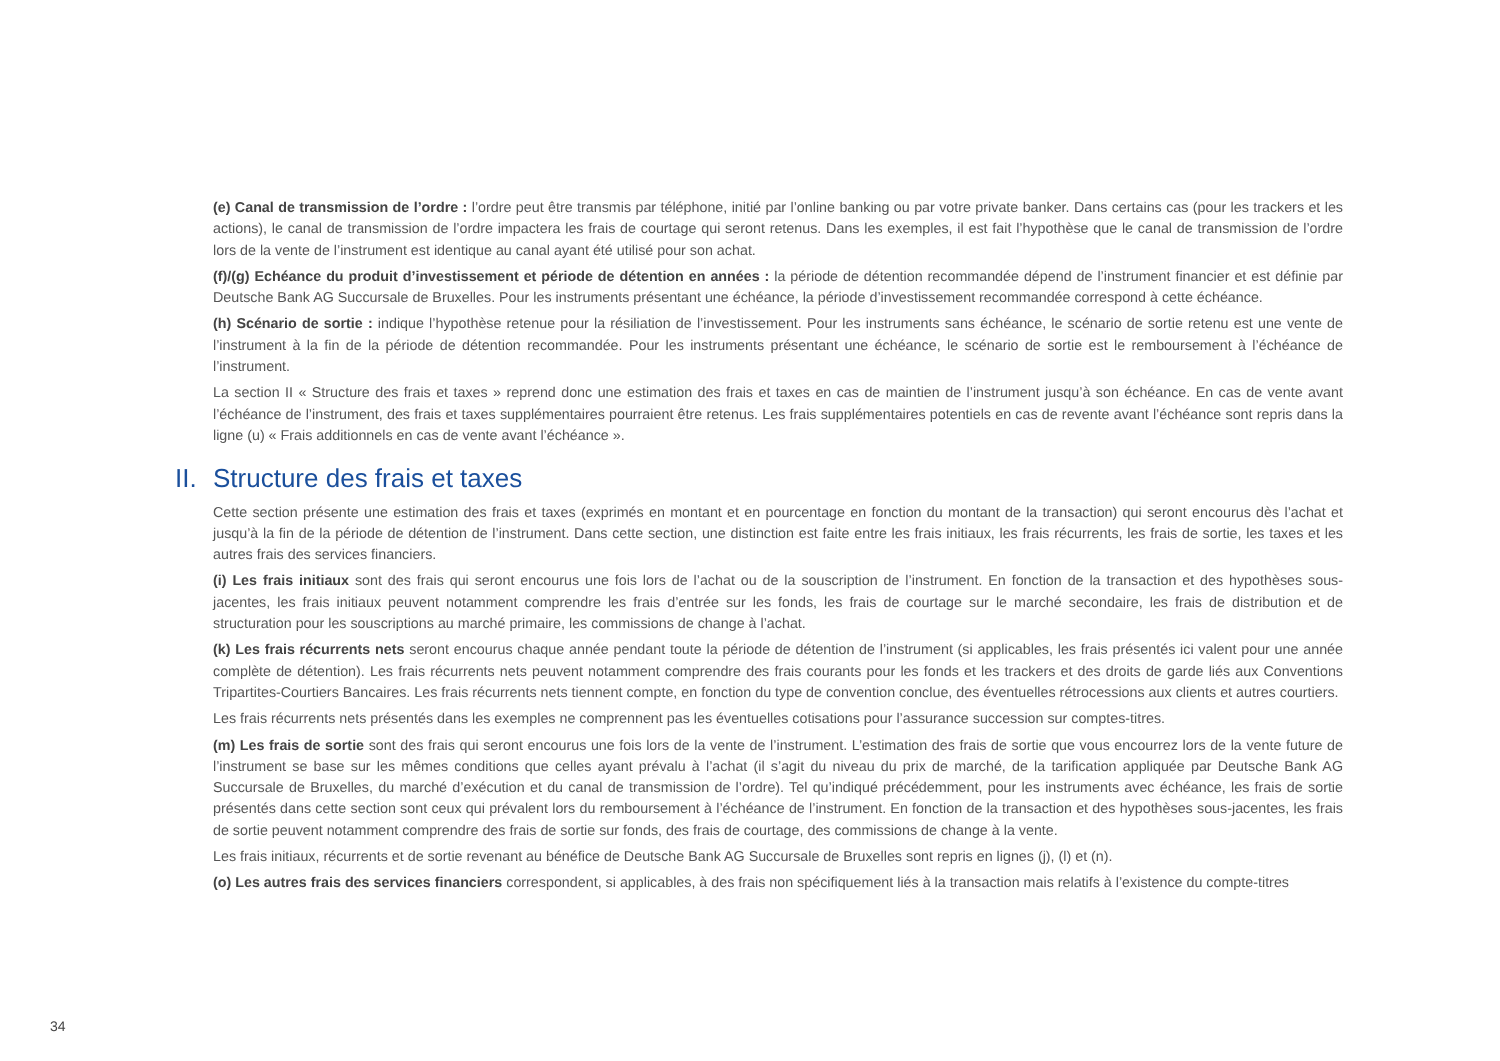(e) Canal de transmission de l’ordre : l’ordre peut être transmis par téléphone, initié par l’online banking ou par votre private banker. Dans certains cas (pour les trackers et les actions), le canal de transmission de l’ordre impactera les frais de courtage qui seront retenus. Dans les exemples, il est fait l’hypothèse que le canal de transmission de l’ordre lors de la vente de l’instrument est identique au canal ayant été utilisé pour son achat.
(f)/(g) Echéance du produit d’investissement et période de détention en années : la période de détention recommandée dépend de l’instrument financier et est définie par Deutsche Bank AG Succursale de Bruxelles. Pour les instruments présentant une échéance, la période d’investissement recommandée correspond à cette échéance.
(h) Scénario de sortie : indique l’hypothèse retenue pour la résiliation de l’investissement. Pour les instruments sans échéance, le scénario de sortie retenu est une vente de l’instrument à la fin de la période de détention recommandée. Pour les instruments présentant une échéance, le scénario de sortie est le remboursement à l’échéance de l’instrument.
La section II « Structure des frais et taxes » reprend donc une estimation des frais et taxes en cas de maintien de l’instrument jusqu’à son échéance. En cas de vente avant l’échéance de l’instrument, des frais et taxes supplémentaires pourraient être retenus. Les frais supplémentaires potentiels en cas de revente avant l’échéance sont repris dans la ligne (u) « Frais additionnels en cas de vente avant l’échéance ».
II. Structure des frais et taxes
Cette section présente une estimation des frais et taxes (exprimés en montant et en pourcentage en fonction du montant de la transaction) qui seront encourus dès l’achat et jusqu’à la fin de la période de détention de l’instrument. Dans cette section, une distinction est faite entre les frais initiaux, les frais récurrents, les frais de sortie, les taxes et les autres frais des services financiers.
(i) Les frais initiaux sont des frais qui seront encourus une fois lors de l’achat ou de la souscription de l’instrument. En fonction de la transaction et des hypothèses sous-jacentes, les frais initiaux peuvent notamment comprendre les frais d’entrée sur les fonds, les frais de courtage sur le marché secondaire, les frais de distribution et de structuration pour les souscriptions au marché primaire, les commissions de change à l’achat.
(k) Les frais récurrents nets seront encourus chaque année pendant toute la période de détention de l’instrument (si applicables, les frais présentés ici valent pour une année complète de détention). Les frais récurrents nets peuvent notamment comprendre des frais courants pour les fonds et les trackers et des droits de garde liés aux Conventions Tripartites-Courtiers Bancaires. Les frais récurrents nets tiennent compte, en fonction du type de convention conclue, des éventuelles rétrocessions aux clients et autres courtiers.
Les frais récurrents nets présentés dans les exemples ne comprennent pas les éventuelles cotisations pour l’assurance succession sur comptes-titres.
(m) Les frais de sortie sont des frais qui seront encourus une fois lors de la vente de l’instrument. L’estimation des frais de sortie que vous encourrez lors de la vente future de l’instrument se base sur les mêmes conditions que celles ayant prévalu à l’achat (il s’agit du niveau du prix de marché, de la tarification appliquée par Deutsche Bank AG Succursale de Bruxelles, du marché d’exécution et du canal de transmission de l’ordre). Tel qu’indiqué précédemment, pour les instruments avec échéance, les frais de sortie présentés dans cette section sont ceux qui prévalent lors du remboursement à l’échéance de l’instrument. En fonction de la transaction et des hypothèses sous-jacentes, les frais de sortie peuvent notamment comprendre des frais de sortie sur fonds, des frais de courtage, des commissions de change à la vente.
Les frais initiaux, récurrents et de sortie revenant au bénéfice de Deutsche Bank AG Succursale de Bruxelles sont repris en lignes (j), (l) et (n).
(o) Les autres frais des services financiers correspondent, si applicables, à des frais non spécifiquement liés à la transaction mais relatifs à l’existence du compte-titres
34